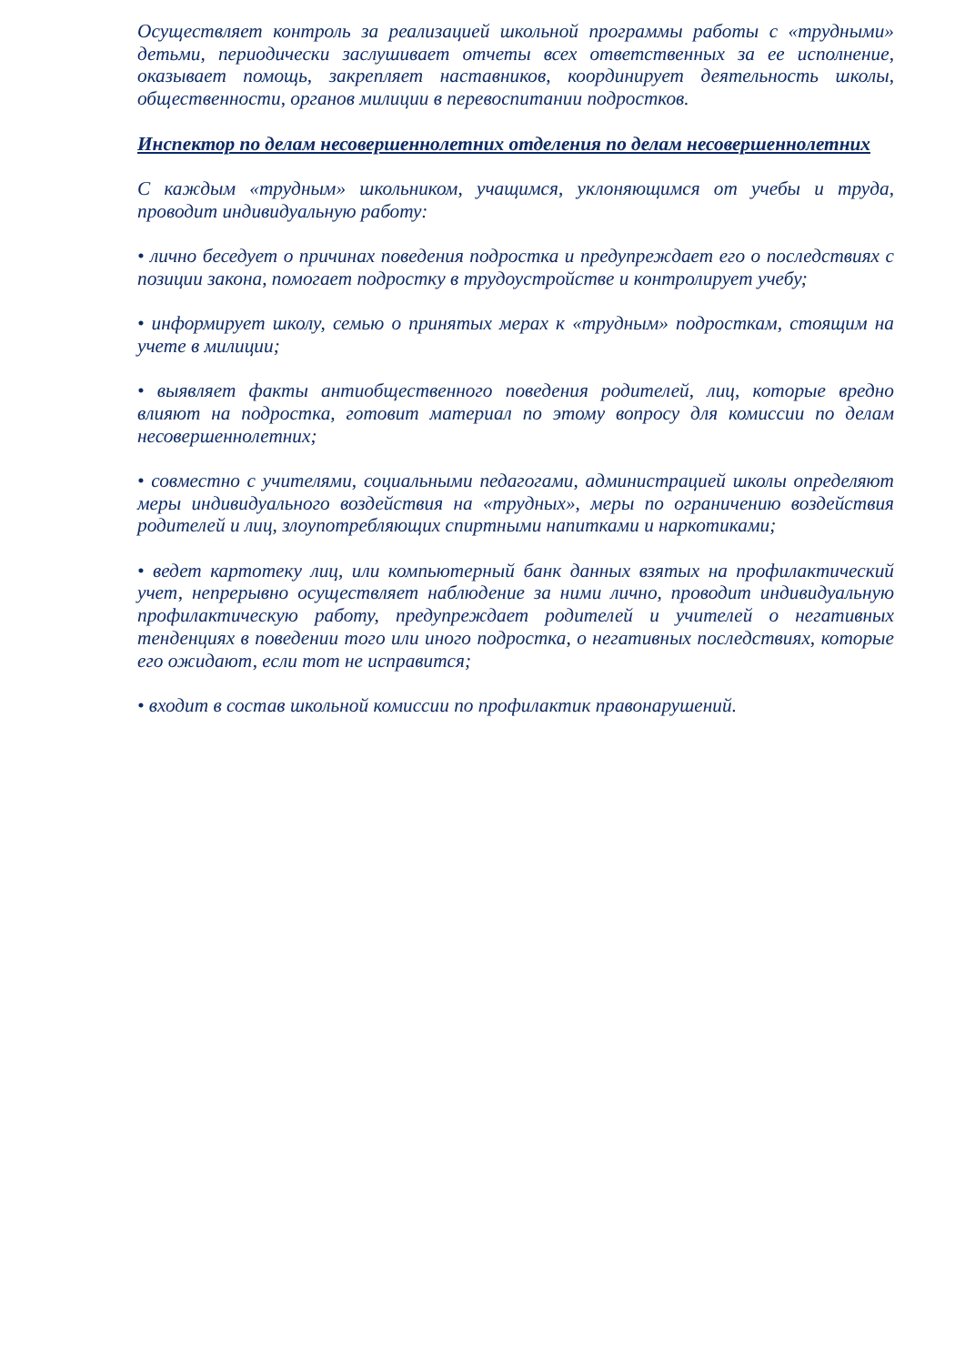Осуществляет контроль за реализацией школьной программы работы с «трудными» детьми, периодически заслушивает отчеты всех ответственных за ее исполнение, оказывает помощь, закрепляет наставников, координирует деятельность школы, общественности, органов милиции в перевоспитании подростков.
Инспектор по делам несовершеннолетних отделения по делам несовершеннолетних
С каждым «трудным» школьником, учащимся, уклоняющимся от учебы и труда, проводит индивидуальную работу:
• лично беседует о причинах поведения подростка и предупреждает его о последствиях с позиции закона, помогает подростку в трудоустройстве и контролирует учебу;
• информирует школу, семью о принятых мерах к «трудным» подросткам, стоящим на учете в милиции;
• выявляет факты антиобщественного поведения родителей, лиц, которые вредно влияют на подростка, готовит материал по этому вопросу для комиссии по делам несовершеннолетних;
• совместно с учителями, социальными педагогами, администрацией школы определяют меры индивидуального воздействия на «трудных», меры по ограничению воздействия родителей и лиц, злоупотребляющих спиртными напитками и наркотиками;
• ведет картотеку лиц, или компьютерный банк данных взятых на профилактический учет, непрерывно осуществляет наблюдение за ними лично, проводит индивидуальную профилактическую работу, предупреждает родителей и учителей о негативных тенденциях в поведении того или иного подростка, о негативных последствиях, которые его ожидают, если тот не исправится;
• входит в состав школьной комиссии по профилактик правонарушений.